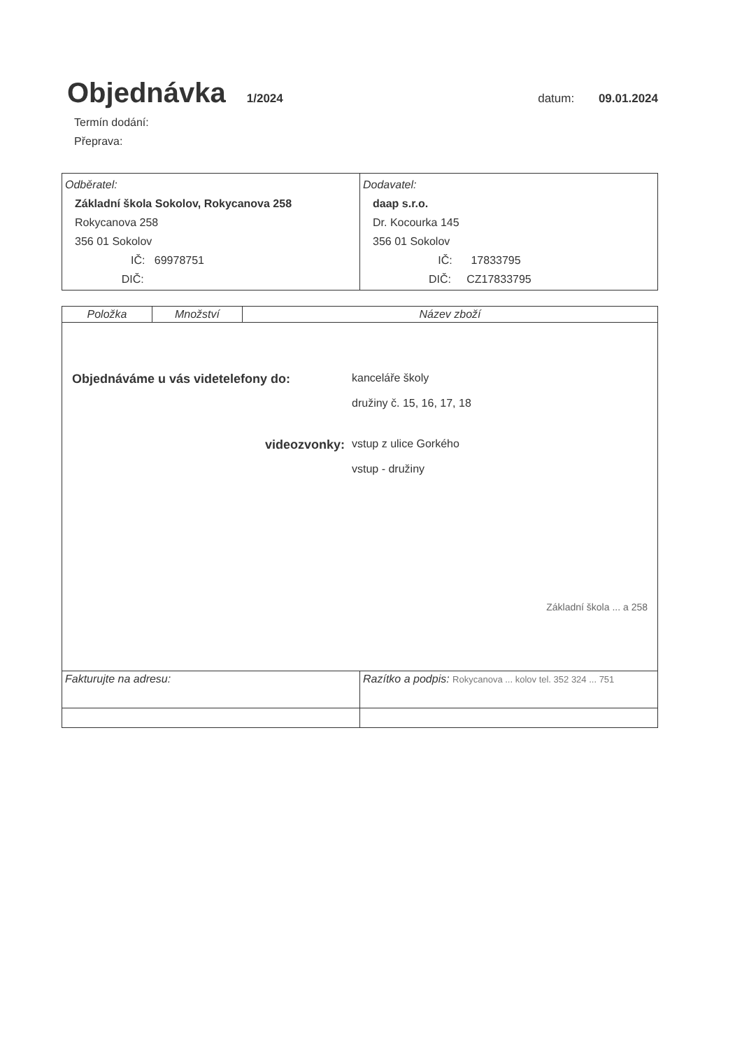Objednávka
1/2024 datum: 09.01.2024
Termín dodání:
Přeprava:
| Odběratel: Základní škola Sokolov, Rokycanova 258 Rokycanova 258 356 01 Sokolov IČ: 69978751 DIČ: | Dodavatel: daap s.r.o. Dr. Kocourka 145 356 01 Sokolov IČ: 17833795 DIČ: CZ17833795 |
| Položka | Množství | Název zboží |
| --- | --- | --- |
| Objednáváme u vás videtelefony do: kanceláře školy družiny č. 15, 16, 17, 18 videozvonky: vstup z ulice Gorkého vstup - družiny Základní škola ... a 258 | | |
| Fakturujte na adresu: | Razítko a podpis: Rokycanova ... kolov tel. 352 324 ... 751 |